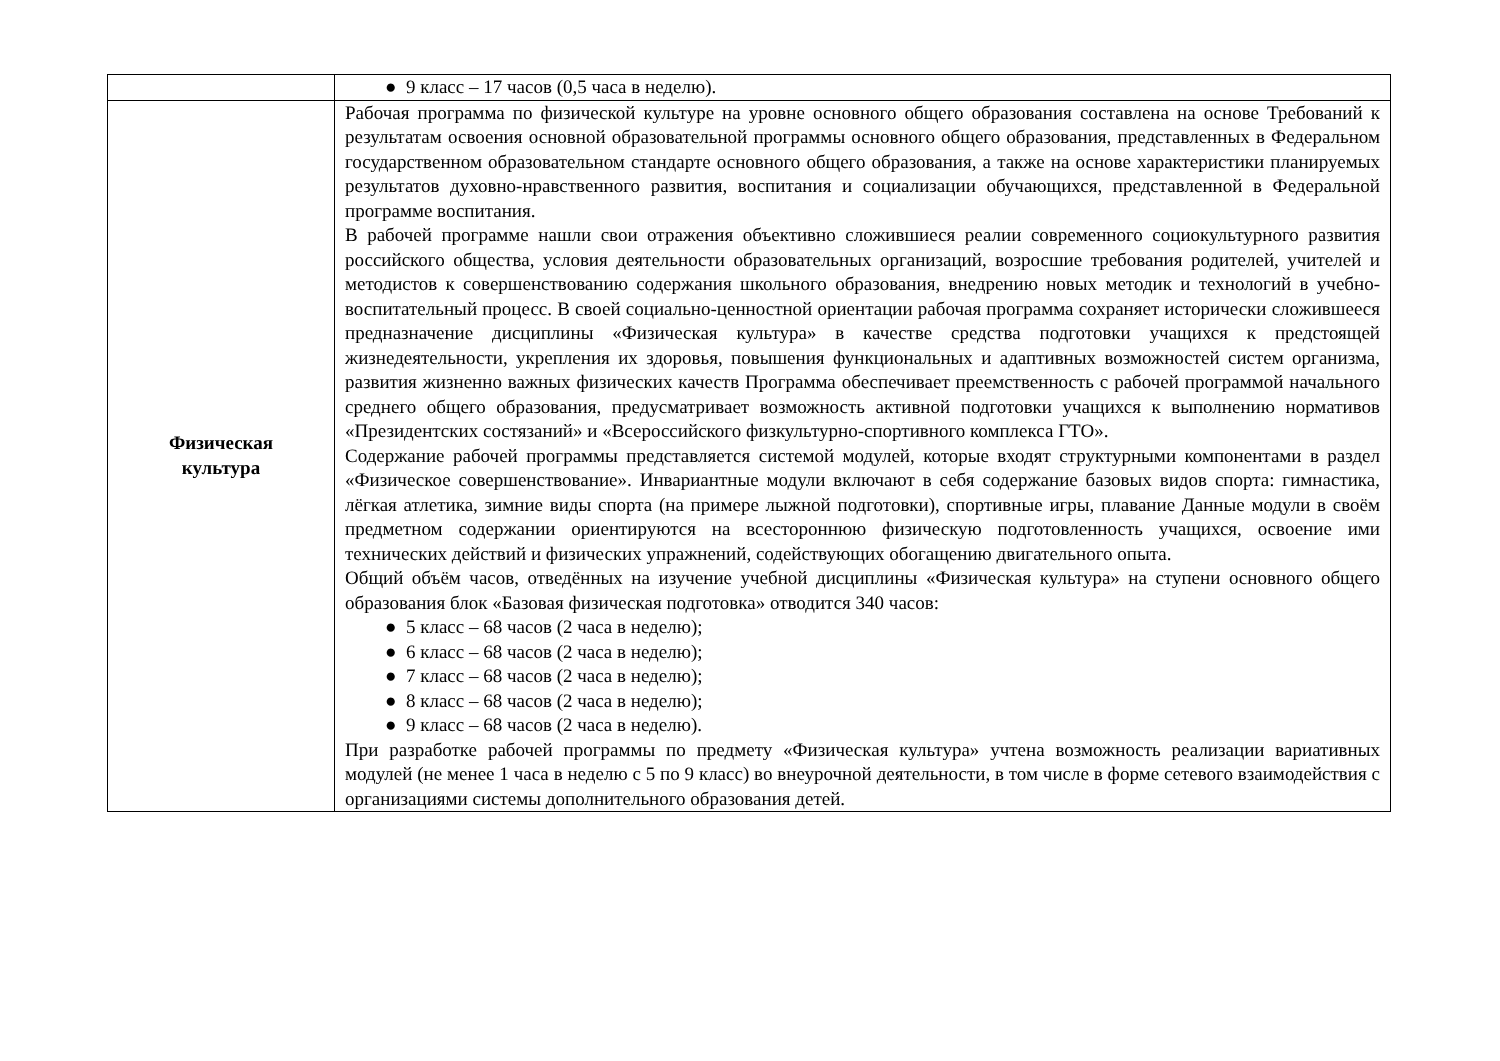| | ● 9 класс – 17 часов (0,5 часа в неделю). |
| Физическая культура | Рабочая программа по физической культуре на уровне основного общего образования составлена на основе Требований к результатам освоения основной образовательной программы основного общего образования, представленных в Федеральном государственном образовательном стандарте основного общего образования, а также на основе характеристики планируемых результатов духовно-нравственного развития, воспитания и социализации обучающихся, представленной в Федеральной программе воспитания. В рабочей программе нашли свои отражения объективно сложившиеся реалии современного социокультурного развития российского общества, условия деятельности образовательных организаций, возросшие требования родителей, учителей и методистов к совершенствованию содержания школьного образования, внедрению новых методик и технологий в учебно-воспитательный процесс. В своей социально-ценностной ориентации рабочая программа сохраняет исторически сложившееся предназначение дисциплины «Физическая культура» в качестве средства подготовки учащихся к предстоящей жизнедеятельности, укрепления их здоровья, повышения функциональных и адаптивных возможностей систем организма, развития жизненно важных физических качеств Программа обеспечивает преемственность с рабочей программой начального среднего общего образования, предусматривает возможность активной подготовки учащихся к выполнению нормативов «Президентских состязаний» и «Всероссийского физкультурно-спортивного комплекса ГТО». Содержание рабочей программы представляется системой модулей, которые входят структурными компонентами в раздел «Физическое совершенствование». Инвариантные модули включают в себя содержание базовых видов спорта: гимнастика, лёгкая атлетика, зимние виды спорта (на примере лыжной подготовки), спортивные игры, плавание Данные модули в своём предметном содержании ориентируются на всестороннюю физическую подготовленность учащихся, освоение ими технических действий и физических упражнений, содействующих обогащению двигательного опыта. Общий объём часов, отведённых на изучение учебной дисциплины «Физическая культура» на ступени основного общего образования блок «Базовая физическая подготовка» отводится 340 часов: ● 5 класс – 68 часов (2 часа в неделю); ● 6 класс – 68 часов (2 часа в неделю); ● 7 класс – 68 часов (2 часа в неделю); ● 8 класс – 68 часов (2 часа в неделю); ● 9 класс – 68 часов (2 часа в неделю). При разработке рабочей программы по предмету «Физическая культура» учтена возможность реализации вариативных модулей (не менее 1 часа в неделю с 5 по 9 класс) во внеурочной деятельности, в том числе в форме сетевого взаимодействия с организациями системы дополнительного образования детей. |